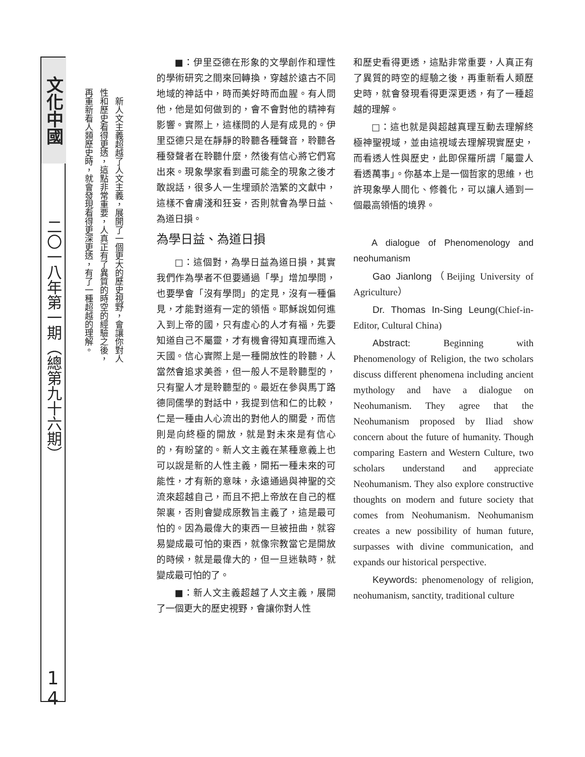文化中國
二〇一八年第一期（總第九十六期）
1
4
　新人文主義超越了人文主義，展開了一個更大的歷史視野，會讓你對人性和歷史看得更透，這點非常重要，人真正有了異質的時空的經驗之後，再重新看人類歷史時，就會發現看得更深更透，有了一種超越的理解。
■：伊里亞德在形象的文學創作和理性的學術研究之間來回轉換，穿越於遠古不同地域的神話中，時而美好時而血腥。有人問他，他是如何做到的，會不會對他的精神有影響。實際上，這樣問的人是有成見的。伊里亞德只是在靜靜的聆聽各種聲音，聆聽各種發聲者在聆聽什麼，然後有信心將它們寫出來。現象學家看到盡可能全的現象之後才敢說話，很多人一生埋頭於浩繁的文獻中，這樣不會膚淺和狂妄，否則就會為學日益、為道日損。
為學日益、為道日損
□：這個對，為學日益為道日損，其實我們作為學者不但要通過「學」增加學問，也要學會「沒有學問」的定見，沒有一種偏見，才能對道有一定的領悟。耶穌說如何進入到上帝的國，只有虛心的人才有福，先要知道自己不屬靈，才有機會得知真理而進入天國。信心實際上是一種開放性的聆聽，人當然會追求美善，但一般人不是聆聽型的，只有聖人才是聆聽型的。最近在參與馬丁路德同儒學的對話中，我提到信和仁的比較，仁是一種由人心流出的對他人的關愛，而信則是向終極的開放，就是對未來是有信心的，有盼望的。新人文主義在某種意義上也可以說是新的人性主義，開拓一種未來的可能性，才有新的意味，永遠通過與神聖的交流來超越自己，而且不把上帝放在自己的框架裏，否則會變成原教旨主義了，這是最可怕的。因為最偉大的東西一旦被扭曲，就容易變成最可怕的東西，就像宗教當它是開放的時候，就是最偉大的，但一旦迷執時，就變成最可怕的了。
■：新人文主義超越了人文主義，展開了一個更大的歷史視野，會讓你對人性
和歷史看得更透，這點非常重要，人真正有了異質的時空的經驗之後，再重新看人類歷史時，就會發現看得更深更透，有了一種超越的理解。
□：這也就是與超越真理互動去理解終極神聖視域，並由這視域去理解現實歷史，而看透人性與歷史，此即保羅所謂「屬靈人看透萬事」。你基本上是一個哲家的思維，也許現象學人間化、修養化，可以讓人通到一個最高領悟的境界。
A dialogue of Phenomenology and neohumanism
Gao Jianlong（Beijing University of Agriculture）
Dr. Thomas In-Sing Leung(Chief-in-Editor, Cultural China)
Abstract: Beginning with Phenomenology of Religion, the two scholars discuss different phenomena including ancient mythology and have a dialogue on Neohumanism. They agree that the Neohumanism proposed by Iliad show concern about the future of humanity. Though comparing Eastern and Western Culture, two scholars understand and appreciate Neohumanism. They also explore constructive thoughts on modern and future society that comes from Neohumanism. Neohumanism creates a new possibility of human future, surpasses with divine communication, and expands our historical perspective.
Keywords: phenomenology of religion, neohumanism, sanctity, traditional culture